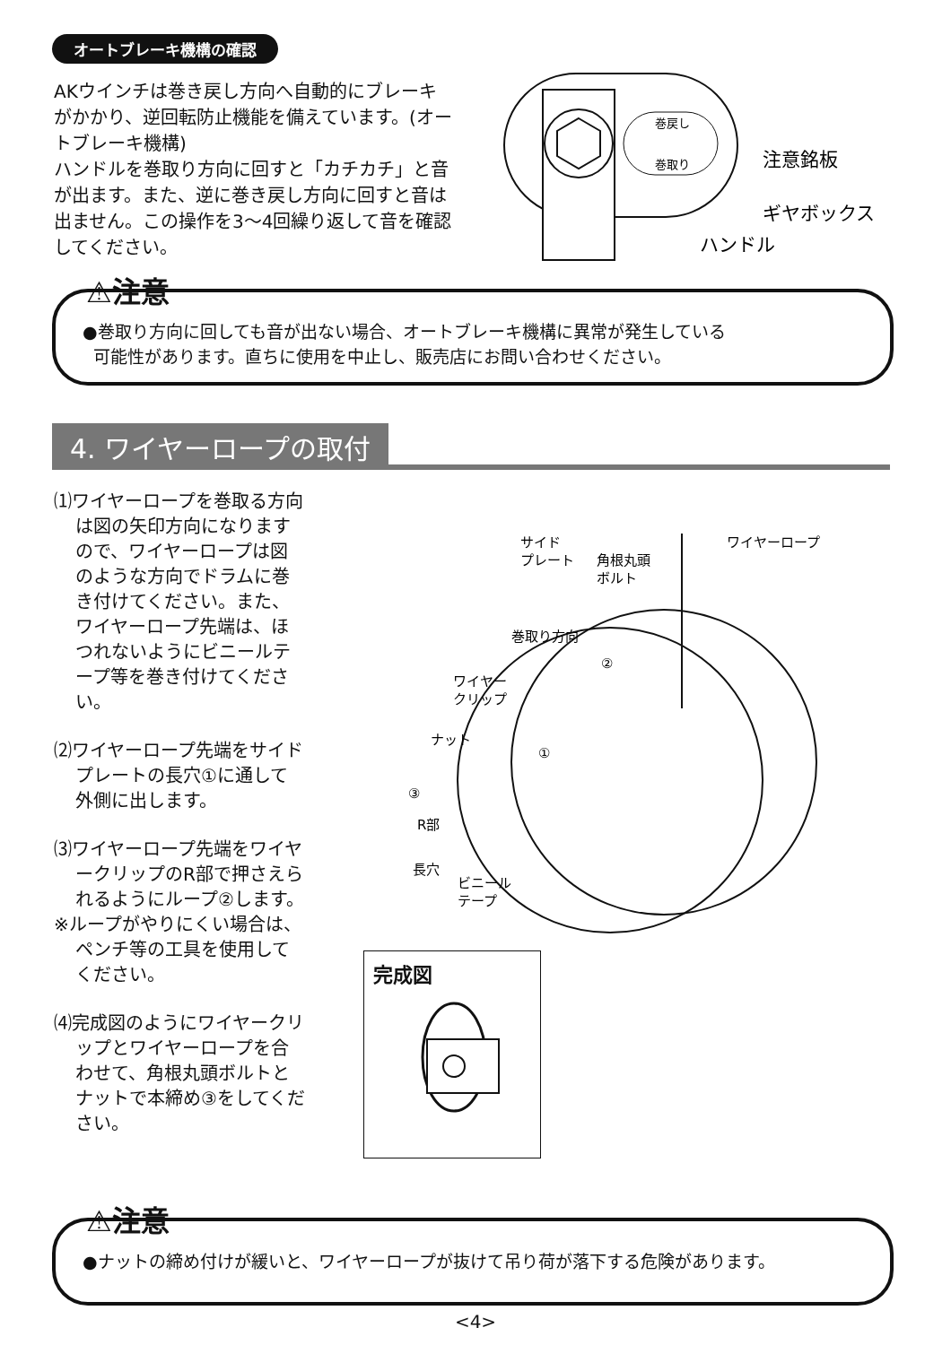オートブレーキ機構の確認
AKウインチは巻き戻し方向へ自動的にブレーキがかかり、逆回転防止機能を備えています。(オートブレーキ機構)
ハンドルを巻取り方向に回すと「カチカチ」と音が出ます。また、逆に巻き戻し方向に回すと音は出ません。この操作を3〜4回繰り返して音を確認してください。
巻戻し
巻取り
注意銘板
ギヤボックス
ハンドル
⚠注意
●巻取り方向に回しても音が出ない場合、オートブレーキ機構に異常が発生している
可能性があります。直ちに使用を中止し、販売店にお問い合わせください。
4. ワイヤーロープの取付
⑴ワイヤーロープを巻取る方向は図の矢印方向になりますので、ワイヤーロープは図のような方向でドラムに巻き付けてください。また、ワイヤーロープ先端は、ほつれないようにビニールテープ等を巻き付けてください。
⑵ワイヤーロープ先端をサイドプレートの長穴①に通して外側に出します。
⑶ワイヤーロープ先端をワイヤークリップのR部で押さえられるようにループ②します。
※ループがやりにくい場合は、ペンチ等の工具を使用してください。
⑷完成図のようにワイヤークリップとワイヤーロープを合わせて、角根丸頭ボルトとナットで本締め③をしてください。
サイド
プレート
角根丸頭
ボルト
ワイヤーロープ
ワイヤー
クリップ
ナット
③
巻取り方向
②
①
R部
長穴
ビニール
テープ
完成図
⚠注意
●ナットの締め付けが緩いと、ワイヤーロープが抜けて吊り荷が落下する危険があります。
<4>